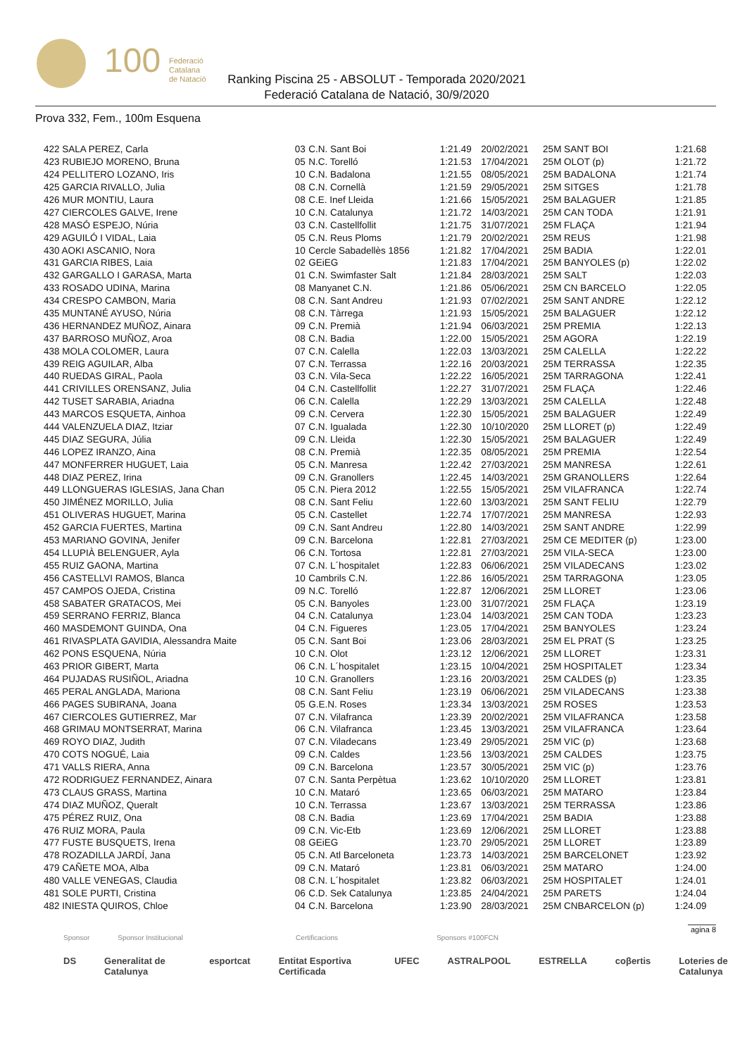100
Federació
Catalana
de Natació
Ranking Piscina 25 - ABSOLUT - Temporada 2020/2021
Federació Catalana de Natació, 30/9/2020
Prova 332, Fem., 100m Esquena
| 422 SALA PEREZ, Carla | 03 | C.N. Sant Boi | 1:21.49 | 20/02/2021 | 25M SANT BOI | 1:21.68 |
| 423 RUBIEJO MORENO, Bruna | 05 | N.C. Torelló | 1:21.53 | 17/04/2021 | 25M OLOT (p) | 1:21.72 |
| 424 PELLITERO LOZANO, Iris | 10 | C.N. Badalona | 1:21.55 | 08/05/2021 | 25M BADALONA | 1:21.74 |
| 425 GARCIA RIVALLO, Julia | 08 | C.N. Cornellà | 1:21.59 | 29/05/2021 | 25M SITGES | 1:21.78 |
| 426 MUR MONTIU, Laura | 08 | C.E. Inef Lleida | 1:21.66 | 15/05/2021 | 25M BALAGUER | 1:21.85 |
| 427 CIERCOLES GALVE, Irene | 10 | C.N. Catalunya | 1:21.72 | 14/03/2021 | 25M CAN TODA | 1:21.91 |
| 428 MASÓ ESPEJO, Núria | 03 | C.N. Castellfollit | 1:21.75 | 31/07/2021 | 25M FLAÇA | 1:21.94 |
| 429 AGUILÓ I VIDAL, Laia | 05 | C.N. Reus Ploms | 1:21.79 | 20/02/2021 | 25M REUS | 1:21.98 |
| 430 AOKI ASCANIO, Nora | 10 | Cercle Sabadellès 1856 | 1:21.82 | 17/04/2021 | 25M BADIA | 1:22.01 |
| 431 GARCIA RIBES, Laia | 02 | GEiEG | 1:21.83 | 17/04/2021 | 25M BANYOLES (p) | 1:22.02 |
| 432 GARGALLO I GARASA, Marta | 01 | C.N. Swimfaster Salt | 1:21.84 | 28/03/2021 | 25M SALT | 1:22.03 |
| 433 ROSADO UDINA, Marina | 08 | Manyanet C.N. | 1:21.86 | 05/06/2021 | 25M CN BARCELO | 1:22.05 |
| 434 CRESPO CAMBON, Maria | 08 | C.N. Sant Andreu | 1:21.93 | 07/02/2021 | 25M SANT ANDRE | 1:22.12 |
| 435 MUNTANÉ AYUSO, Núria | 08 | C.N. Tàrrega | 1:21.93 | 15/05/2021 | 25M BALAGUER | 1:22.12 |
| 436 HERNANDEZ MUÑOZ, Ainara | 09 | C.N. Premià | 1:21.94 | 06/03/2021 | 25M PREMIA | 1:22.13 |
| 437 BARROSO MUÑOZ, Aroa | 08 | C.N. Badia | 1:22.00 | 15/05/2021 | 25M AGORA | 1:22.19 |
| 438 MOLA COLOMER, Laura | 07 | C.N. Calella | 1:22.03 | 13/03/2021 | 25M CALELLA | 1:22.22 |
| 439 REIG AGUILAR, Alba | 07 | C.N. Terrassa | 1:22.16 | 20/03/2021 | 25M TERRASSA | 1:22.35 |
| 440 RUEDAS GIRAL, Paola | 03 | C.N. Vila-Seca | 1:22.22 | 16/05/2021 | 25M TARRAGONA | 1:22.41 |
| 441 CRIVILLES ORENSANZ, Julia | 04 | C.N. Castellfollit | 1:22.27 | 31/07/2021 | 25M FLAÇA | 1:22.46 |
| 442 TUSET SARABIA, Ariadna | 06 | C.N. Calella | 1:22.29 | 13/03/2021 | 25M CALELLA | 1:22.48 |
| 443 MARCOS ESQUETA, Ainhoa | 09 | C.N. Cervera | 1:22.30 | 15/05/2021 | 25M BALAGUER | 1:22.49 |
| 444 VALENZUELA DIAZ, Itziar | 07 | C.N. Igualada | 1:22.30 | 10/10/2020 | 25M LLORET (p) | 1:22.49 |
| 445 DIAZ SEGURA, Júlia | 09 | C.N. Lleida | 1:22.30 | 15/05/2021 | 25M BALAGUER | 1:22.49 |
| 446 LOPEZ IRANZO, Aina | 08 | C.N. Premià | 1:22.35 | 08/05/2021 | 25M PREMIA | 1:22.54 |
| 447 MONFERRER HUGUET, Laia | 05 | C.N. Manresa | 1:22.42 | 27/03/2021 | 25M MANRESA | 1:22.61 |
| 448 DIAZ PEREZ, Irina | 09 | C.N. Granollers | 1:22.45 | 14/03/2021 | 25M GRANOLLERS | 1:22.64 |
| 449 LLONGUERAS IGLESIAS, Jana Chan | 05 | C.N. Piera 2012 | 1:22.55 | 15/05/2021 | 25M VILAFRANCA | 1:22.74 |
| 450 JIMÉNEZ MORILLO, Julia | 08 | C.N. Sant Feliu | 1:22.60 | 13/03/2021 | 25M SANT FELIU | 1:22.79 |
| 451 OLIVERAS HUGUET, Marina | 05 | C.N. Castellet | 1:22.74 | 17/07/2021 | 25M MANRESA | 1:22.93 |
| 452 GARCIA FUERTES, Martina | 09 | C.N. Sant Andreu | 1:22.80 | 14/03/2021 | 25M SANT ANDRE | 1:22.99 |
| 453 MARIANO GOVINA, Jenifer | 09 | C.N. Barcelona | 1:22.81 | 27/03/2021 | 25M CE MEDITER (p) | 1:23.00 |
| 454 LLUPIÀ BELENGUER, Ayla | 06 | C.N. Tortosa | 1:22.81 | 27/03/2021 | 25M VILA-SECA | 1:23.00 |
| 455 RUIZ GAONA, Martina | 07 | C.N. L´hospitalet | 1:22.83 | 06/06/2021 | 25M VILADECANS | 1:23.02 |
| 456 CASTELLVI RAMOS, Blanca | 10 | Cambrils C.N. | 1:22.86 | 16/05/2021 | 25M TARRAGONA | 1:23.05 |
| 457 CAMPOS OJEDA, Cristina | 09 | N.C. Torelló | 1:22.87 | 12/06/2021 | 25M LLORET | 1:23.06 |
| 458 SABATER GRATACOS, Mei | 05 | C.N. Banyoles | 1:23.00 | 31/07/2021 | 25M FLAÇA | 1:23.19 |
| 459 SERRANO FERRIZ, Blanca | 04 | C.N. Catalunya | 1:23.04 | 14/03/2021 | 25M CAN TODA | 1:23.23 |
| 460 MASDEMONT GUINDA, Ona | 04 | C.N. Figueres | 1:23.05 | 17/04/2021 | 25M BANYOLES | 1:23.24 |
| 461 RIVASPLATA GAVIDIA, Alessandra Maite | 05 | C.N. Sant Boi | 1:23.06 | 28/03/2021 | 25M EL PRAT (S | 1:23.25 |
| 462 PONS ESQUENA, Núria | 10 | C.N. Olot | 1:23.12 | 12/06/2021 | 25M LLORET | 1:23.31 |
| 463 PRIOR GIBERT, Marta | 06 | C.N. L´hospitalet | 1:23.15 | 10/04/2021 | 25M HOSPITALET | 1:23.34 |
| 464 PUJADAS RUSIÑOL, Ariadna | 10 | C.N. Granollers | 1:23.16 | 20/03/2021 | 25M CALDES (p) | 1:23.35 |
| 465 PERAL ANGLADA, Mariona | 08 | C.N. Sant Feliu | 1:23.19 | 06/06/2021 | 25M VILADECANS | 1:23.38 |
| 466 PAGES SUBIRANA, Joana | 05 | G.E.N. Roses | 1:23.34 | 13/03/2021 | 25M ROSES | 1:23.53 |
| 467 CIERCOLES GUTIERREZ, Mar | 07 | C.N. Vilafranca | 1:23.39 | 20/02/2021 | 25M VILAFRANCA | 1:23.58 |
| 468 GRIMAU MONTSERRAT, Marina | 06 | C.N. Vilafranca | 1:23.45 | 13/03/2021 | 25M VILAFRANCA | 1:23.64 |
| 469 ROYO DIAZ, Judith | 07 | C.N. Viladecans | 1:23.49 | 29/05/2021 | 25M VIC (p) | 1:23.68 |
| 470 COTS NOGUÉ, Laia | 09 | C.N. Caldes | 1:23.56 | 13/03/2021 | 25M CALDES | 1:23.75 |
| 471 VALLS RIERA, Anna | 09 | C.N. Barcelona | 1:23.57 | 30/05/2021 | 25M VIC (p) | 1:23.76 |
| 472 RODRIGUEZ FERNANDEZ, Ainara | 07 | C.N. Santa Perpètua | 1:23.62 | 10/10/2020 | 25M LLORET | 1:23.81 |
| 473 CLAUS GRASS, Martina | 10 | C.N. Mataró | 1:23.65 | 06/03/2021 | 25M MATARO | 1:23.84 |
| 474 DIAZ MUÑOZ, Queralt | 10 | C.N. Terrassa | 1:23.67 | 13/03/2021 | 25M TERRASSA | 1:23.86 |
| 475 PÉREZ RUIZ, Ona | 08 | C.N. Badia | 1:23.69 | 17/04/2021 | 25M BADIA | 1:23.88 |
| 476 RUIZ MORA, Paula | 09 | C.N. Vic-Etb | 1:23.69 | 12/06/2021 | 25M LLORET | 1:23.88 |
| 477 FUSTE BUSQUETS, Irena | 08 | GEiEG | 1:23.70 | 29/05/2021 | 25M LLORET | 1:23.89 |
| 478 ROZADILLA JARDÍ, Jana | 05 | C.N. Atl Barceloneta | 1:23.73 | 14/03/2021 | 25M BARCELONET | 1:23.92 |
| 479 CAÑETE MOA, Alba | 09 | C.N. Mataró | 1:23.81 | 06/03/2021 | 25M MATARO | 1:24.00 |
| 480 VALLE VENEGAS, Claudia | 08 | C.N. L´hospitalet | 1:23.82 | 06/03/2021 | 25M HOSPITALET | 1:24.01 |
| 481 SOLE PURTI, Cristina | 06 | C.D. Sek Catalunya | 1:23.85 | 24/04/2021 | 25M PARETS | 1:24.04 |
| 482 INIESTA QUIROS, Chloe | 04 | C.N. Barcelona | 1:23.90 | 28/03/2021 | 25M CNBARCELON (p) | 1:24.09 |
agina 8
Sponsor Sponsor Institucional Certificacions Sponsors #100FCN
DS Generalitat de Catalunya esportcat Entitat Esportiva Certificada UFEC ASTRALPOOL ESTRELLA coβertis Loteries de Catalunya